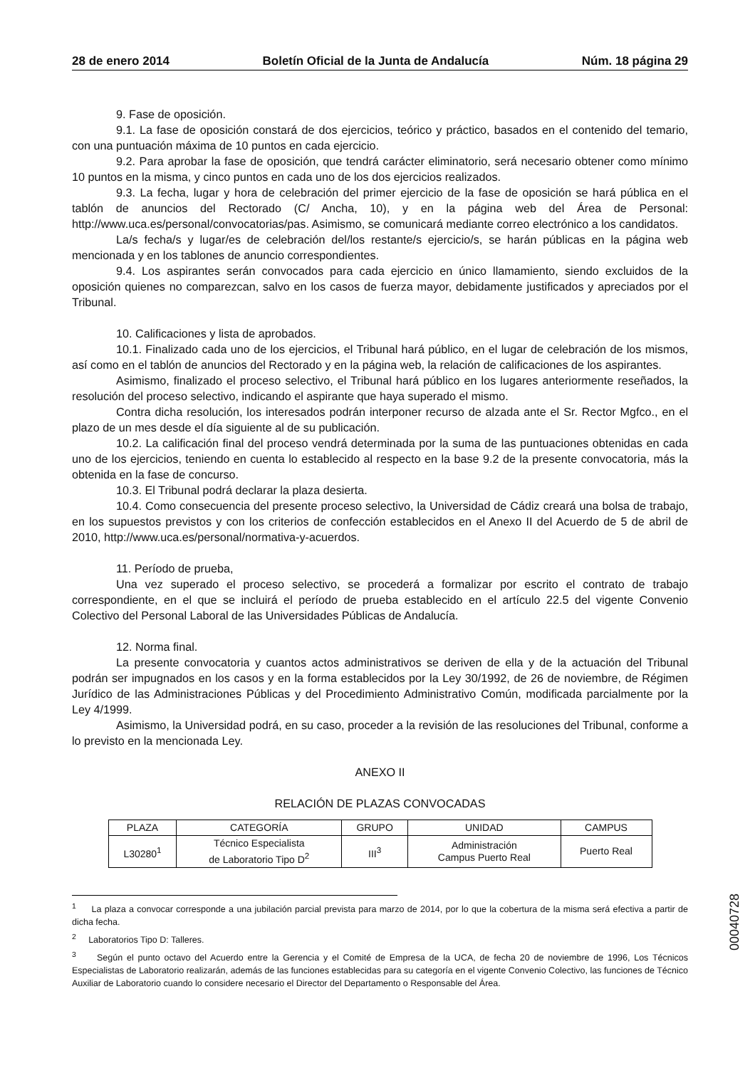28 de enero 2014 Boletín Oficial de la Junta de Andalucía Núm. 18 página 29
9. Fase de oposición.
9.1. La fase de oposición constará de dos ejercicios, teórico y práctico, basados en el contenido del temario, con una puntuación máxima de 10 puntos en cada ejercicio.
9.2. Para aprobar la fase de oposición, que tendrá carácter eliminatorio, será necesario obtener como mínimo 10 puntos en la misma, y cinco puntos en cada uno de los dos ejercicios realizados.
9.3. La fecha, lugar y hora de celebración del primer ejercicio de la fase de oposición se hará pública en el tablón de anuncios del Rectorado (C/ Ancha, 10), y en la página web del Área de Personal: http://www.uca.es/personal/convocatorias/pas. Asimismo, se comunicará mediante correo electrónico a los candidatos.
La/s fecha/s y lugar/es de celebración del/los restante/s ejercicio/s, se harán públicas en la página web mencionada y en los tablones de anuncio correspondientes.
9.4. Los aspirantes serán convocados para cada ejercicio en único llamamiento, siendo excluidos de la oposición quienes no comparezcan, salvo en los casos de fuerza mayor, debidamente justificados y apreciados por el Tribunal.
10. Calificaciones y lista de aprobados.
10.1. Finalizado cada uno de los ejercicios, el Tribunal hará público, en el lugar de celebración de los mismos, así como en el tablón de anuncios del Rectorado y en la página web, la relación de calificaciones de los aspirantes.
Asimismo, finalizado el proceso selectivo, el Tribunal hará público en los lugares anteriormente reseñados, la resolución del proceso selectivo, indicando el aspirante que haya superado el mismo.
Contra dicha resolución, los interesados podrán interponer recurso de alzada ante el Sr. Rector Mgfco., en el plazo de un mes desde el día siguiente al de su publicación.
10.2. La calificación final del proceso vendrá determinada por la suma de las puntuaciones obtenidas en cada uno de los ejercicios, teniendo en cuenta lo establecido al respecto en la base 9.2 de la presente convocatoria, más la obtenida en la fase de concurso.
10.3. El Tribunal podrá declarar la plaza desierta.
10.4. Como consecuencia del presente proceso selectivo, la Universidad de Cádiz creará una bolsa de trabajo, en los supuestos previstos y con los criterios de confección establecidos en el Anexo II del Acuerdo de 5 de abril de 2010, http://www.uca.es/personal/normativa-y-acuerdos.
11. Período de prueba,
Una vez superado el proceso selectivo, se procederá a formalizar por escrito el contrato de trabajo correspondiente, en el que se incluirá el período de prueba establecido en el artículo 22.5 del vigente Convenio Colectivo del Personal Laboral de las Universidades Públicas de Andalucía.
12. Norma final.
La presente convocatoria y cuantos actos administrativos se deriven de ella y de la actuación del Tribunal podrán ser impugnados en los casos y en la forma establecidos por la Ley 30/1992, de 26 de noviembre, de Régimen Jurídico de las Administraciones Públicas y del Procedimiento Administrativo Común, modificada parcialmente por la Ley 4/1999.
Asimismo, la Universidad podrá, en su caso, proceder a la revisión de las resoluciones del Tribunal, conforme a lo previsto en la mencionada Ley.
ANEXO II
RELACIÓN DE PLAZAS CONVOCADAS
| PLAZA | CATEGORÍA | GRUPO | UNIDAD | CAMPUS |
| --- | --- | --- | --- | --- |
| L30280<sup>1</sup> | Técnico Especialista de Laboratorio Tipo D<sup>2</sup> | III<sup>3</sup> | Administración Campus Puerto Real | Puerto Real |
<sup>1</sup> La plaza a convocar corresponde a una jubilación parcial prevista para marzo de 2014, por lo que la cobertura de la misma será efectiva a partir de dicha fecha.
<sup>2</sup> Laboratorios Tipo D: Talleres.
<sup>3</sup> Según el punto octavo del Acuerdo entre la Gerencia y el Comité de Empresa de la UCA, de fecha 20 de noviembre de 1996, Los Técnicos Especialistas de Laboratorio realizarán, además de las funciones establecidas para su categoría en el vigente Convenio Colectivo, las funciones de Técnico Auxiliar de Laboratorio cuando lo considere necesario el Director del Departamento o Responsable del Área.
00040728